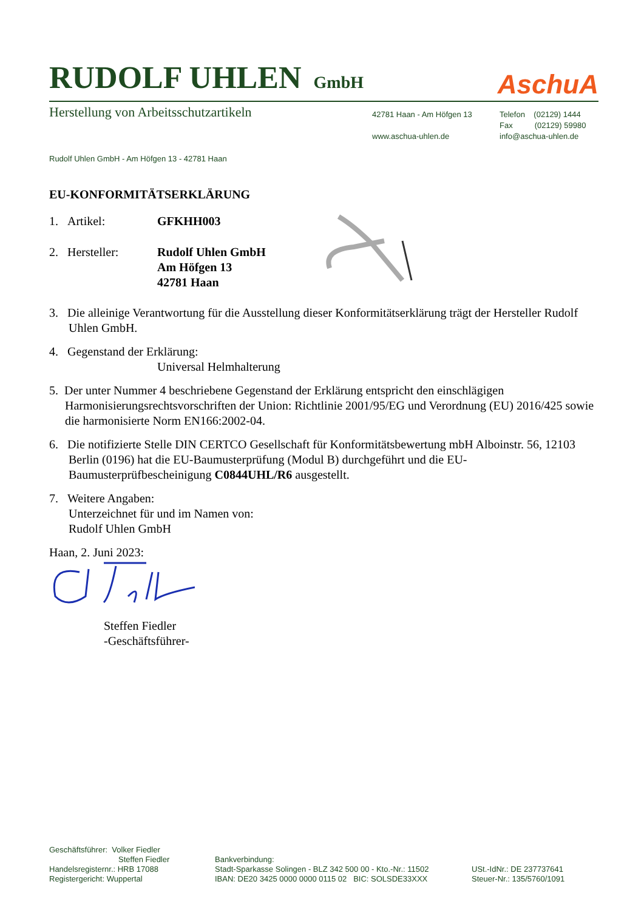RUDOLF UHLEN GmbH
AschuA
Herstellung von Arbeitsschutzartikeln
42781 Haan - Am Höfgen 13
www.aschua-uhlen.de
Telefon (02129) 1444
Fax (02129) 59980
info@aschua-uhlen.de
Rudolf Uhlen GmbH - Am Höfgen 13 - 42781 Haan
EU-KONFORMITÄTSERKLÄRUNG
1. Artikel: GFKHH003
2. Hersteller: Rudolf Uhlen GmbH
Am Höfgen 13
42781 Haan
3. Die alleinige Verantwortung für die Ausstellung dieser Konformitätserklärung trägt der Hersteller Rudolf Uhlen GmbH.
4. Gegenstand der Erklärung:
Universal Helmhalterung
5. Der unter Nummer 4 beschriebene Gegenstand der Erklärung entspricht den einschlägigen Harmonisierungsrechtsvorschriften der Union: Richtlinie 2001/95/EG und Verordnung (EU) 2016/425 sowie die harmonisierte Norm EN166:2002-04.
6. Die notifizierte Stelle DIN CERTCO Gesellschaft für Konformitätsbewertung mbH Alboinstr. 56, 12103 Berlin (0196) hat die EU-Baumusterprüfung (Modul B) durchgeführt und die EU-Baumusterprüfbescheinigung C0844UHL/R6 ausgestellt.
7. Weitere Angaben:
Unterzeichnet für und im Namen von:
Rudolf Uhlen GmbH
Haan, 2. Juni 2023:
Steffen Fiedler
-Geschäftsführer-
Geschäftsführer: Volker Fiedler
Steffen Fiedler
Handelsregisternr.: HRB 17088
Registergericht: Wuppertal
Bankverbindung:
Stadt-Sparkasse Solingen - BLZ 342 500 00 - Kto.-Nr.: 11502
IBAN: DE20 3425 0000 0000 0115 02 BIC: SOLSDE33XXX
USt.-IdNr.: DE 237737641
Steuer-Nr.: 135/5760/1091